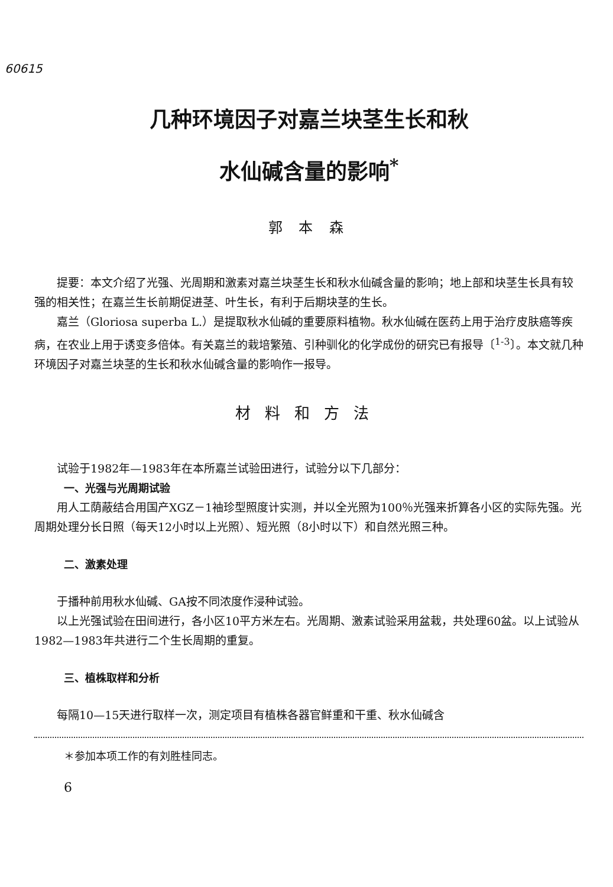60615
几种环境因子对嘉兰块茎生长和秋
水仙碱含量的影响<sup>*</sup>
郭 本 森
提要：本文介绍了光强、光周期和激素对嘉兰块茎生长和秋水仙碱含量的影响；地上部和块茎生长具有较强的相关性；在嘉兰生长前期促进茎、叶生长，有利于后期块茎的生长。
嘉兰（Gloriosa superba L.）是提取秋水仙碱的重要原料植物。秋水仙碱在医药上用于治疗皮肤癌等疾病，在农业上用于诱变多倍体。有关嘉兰的栽培繁殖、引种驯化的化学成份的研究已有报导〔<sup>1-3</sup>〕。本文就几种环境因子对嘉兰块茎的生长和秋水仙碱含量的影响作一报导。
材料和方法
试验于1982年—1983年在本所嘉兰试验田进行，试验分以下几部分：
一、光强与光周期试验
用人工荫蔽结合用国产XGZ－1袖珍型照度计实测，并以全光照为100％光强来折算各小区的实际先强。光周期处理分长日照（每天12小时以上光照）、短光照（8小时以下）和自然光照三种。
二、激素处理
于播种前用秋水仙碱、GA按不同浓度作浸种试验。
以上光强试验在田间进行，各小区10平方米左右。光周期、激素试验采用盆栽，共处理60盆。以上试验从1982—1983年共进行二个生长周期的重复。
三、植株取样和分析
每隔10—15天进行取样一次，测定项目有植株各器官鲜重和干重、秋水仙碱含
＊参加本项工作的有刘胜桂同志。
6